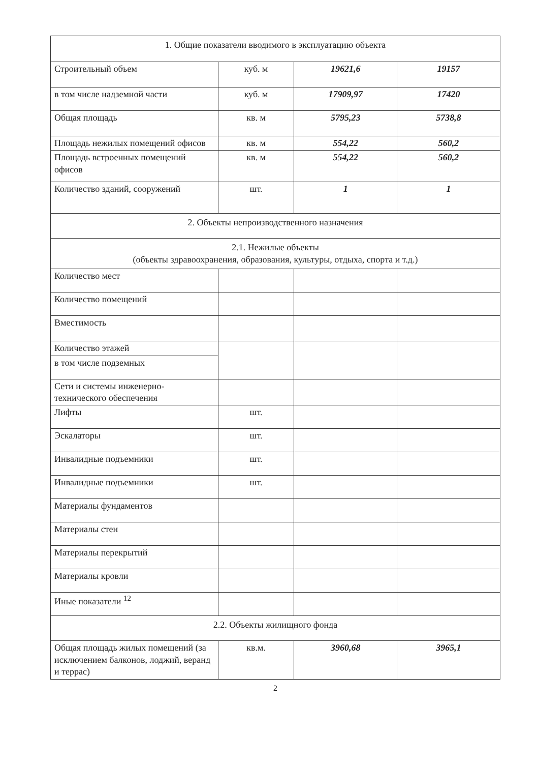| 1. Общие показатели вводимого в эксплуатацию объекта | | | |
| Строительный объем | куб. м | 19621,6 | 19157 |
| в том числе надземной части | куб. м | 17909,97 | 17420 |
| Общая площадь | кв. м | 5795,23 | 5738,8 |
| Площадь нежилых помещений офисов | кв. м | 554,22 | 560,2 |
| Площадь встроенных помещений офисов | кв. м | 554,22 | 560,2 |
| Количество зданий, сооружений | шт. | 1 | 1 |
| 2. Объекты непроизводственного назначения | | | |
| 2.1. Нежилые объекты (объекты здравоохранения, образования, культуры, отдыха, спорта и т.д.) | | | |
| Количество мест | | | |
| Количество помещений | | | |
| Вместимость | | | |
| Количество этажей | | | |
| в том числе подземных | | | |
| Сети и системы инженерно-технического обеспечения | | | |
| Лифты | шт. | | |
| Эскалаторы | шт. | | |
| Инвалидные подъемники | шт. | | |
| Инвалидные подъемники | шт. | | |
| Материалы фундаментов | | | |
| Материалы стен | | | |
| Материалы перекрытий | | | |
| Материалы кровли | | | |
| Иные показатели <sup>12</sup> | | | |
| 2.2. Объекты жилищного фонда | | | |
| Общая площадь жилых помещений (за исключением балконов, лоджий, веранд и террас) | кв.м. | 3960,68 | 3965,1 |
2